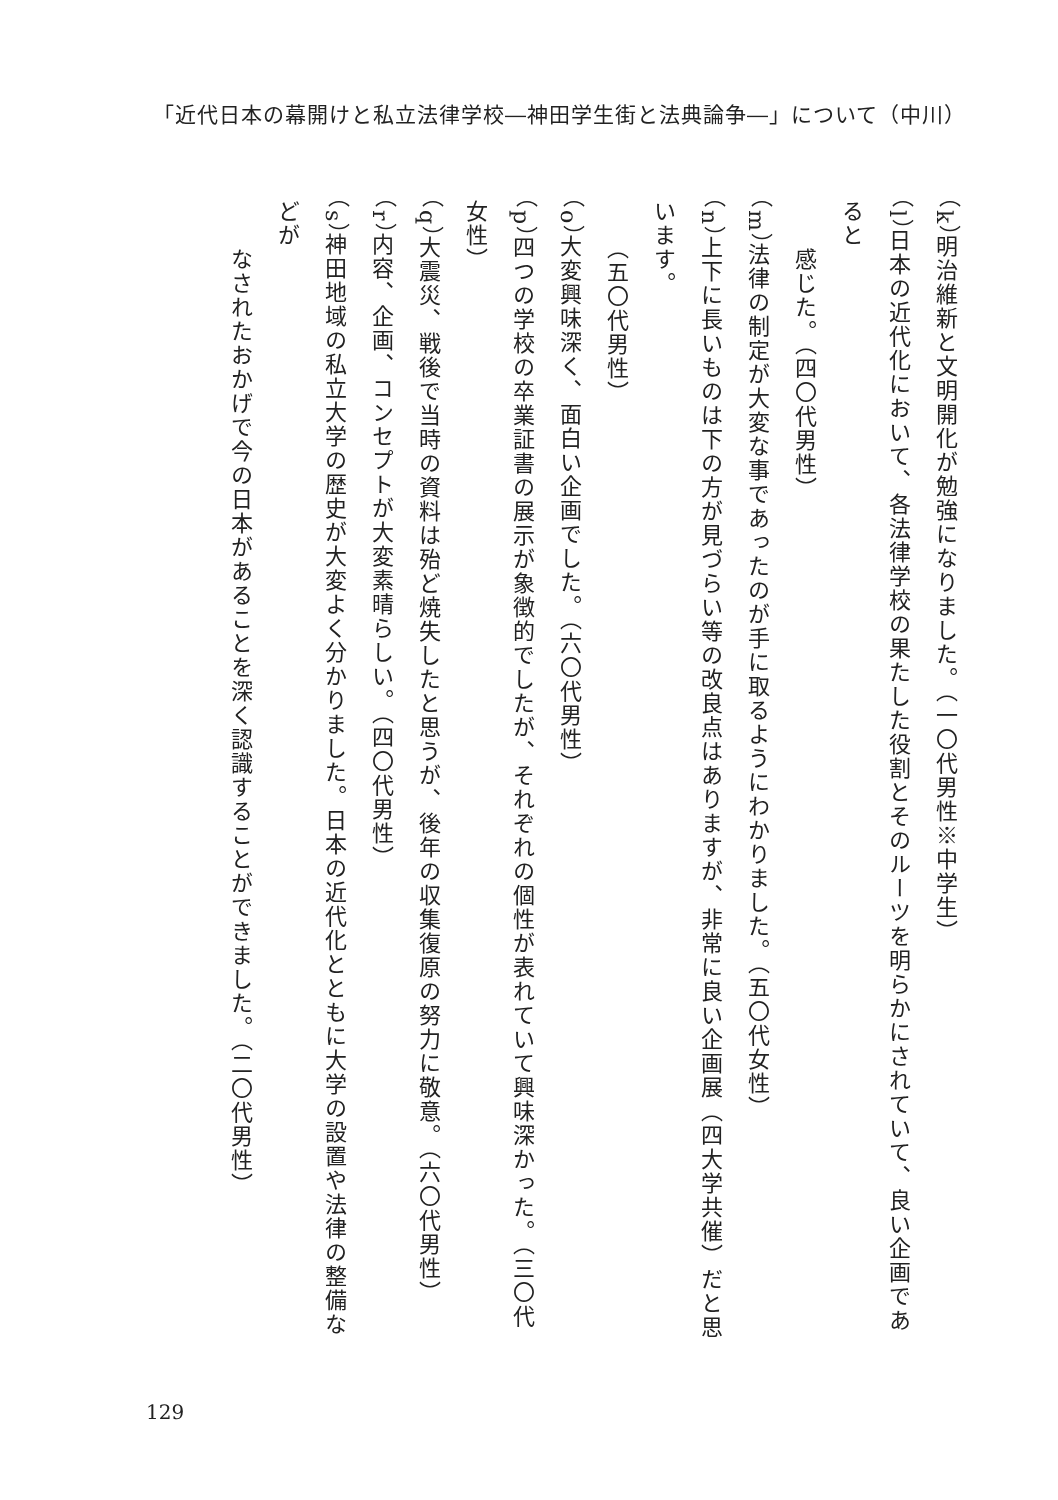「近代日本の幕開けと私立法律学校―神田学生街と法典論争―」について（中川）
（k）明治維新と文明開化が勉強になりました。（一〇代男性※中学生）
（l）日本の近代化において、各法律学校の果たした役割とそのルーツを明らかにされていて、良い企画であると
　　感じた。（四〇代男性）
（m）法律の制定が大変な事であったのが手に取るようにわかりました。（五〇代女性）
（n）上下に長いものは下の方が見づらい等の改良点はありますが、非常に良い企画展（四大学共催）だと思います。
　　（五〇代男性）
（o）大変興味深く、面白い企画でした。（六〇代男性）
（p）四つの学校の卒業証書の展示が象徴的でしたが、それぞれの個性が表れていて興味深かった。（三〇代女性）
（q）大震災、戦後で当時の資料は殆ど焼失したと思うが、後年の収集復原の努力に敬意。（六〇代男性）
（r）内容、企画、コンセプトが大変素晴らしい。（四〇代男性）
（s）神田地域の私立大学の歴史が大変よく分かりました。日本の近代化とともに大学の設置や法律の整備などが
　　なされたおかげで今の日本があることを深く認識することができました。（二〇代男性）
129